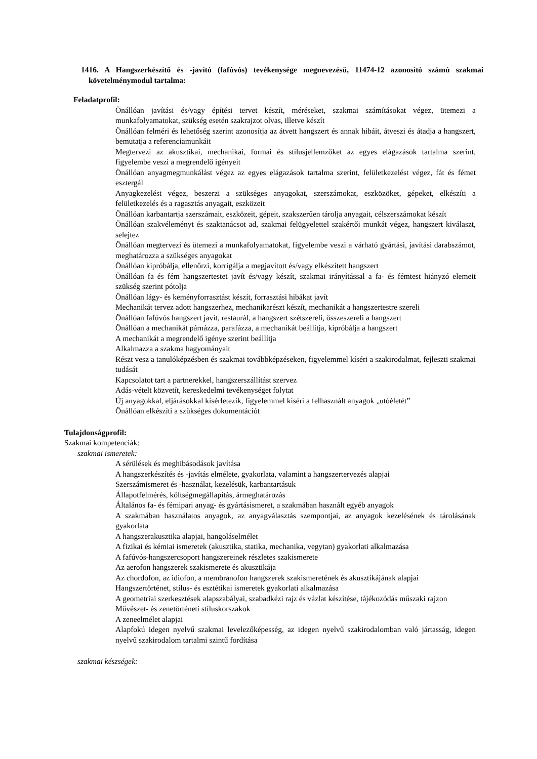1416. A Hangszerkészítő és -javító (fafúvós) tevékenysége megnevezésű, 11474-12 azonosító számú szakmai követelménymodul tartalma:
Feladatprofil:
Önállóan javítási és/vagy építési tervet készít, méréseket, szakmai számításokat végez, ütemezi a munkafolyamatokat, szükség esetén szakrajzot olvas, illetve készít
Önállóan felméri és lehetőség szerint azonosítja az átvett hangszert és annak hibáit, átveszi és átadja a hangszert, bemutatja a referenciamunkáit
Megtervezi az akusztikai, mechanikai, formai és stílusjellemzőket az egyes elágazások tartalma szerint, figyelembe veszi a megrendelő igényeit
Önállóan anyagmegmunkálást végez az egyes elágazások tartalma szerint, felületkezelést végez, fát és fémet esztergál
Anyagkezelést végez, beszerzi a szükséges anyagokat, szerszámokat, eszközöket, gépeket, elkészíti a felületkezelés és a ragasztás anyagait, eszközeit
Önállóan karbantartja szerszámait, eszközeit, gépeit, szakszerűen tárolja anyagait, célszerszámokat készít
Önállóan szakvéleményt és szaktanácsot ad, szakmai felügyelettel szakértői munkát végez, hangszert kiválaszt, selejtez
Önállóan megtervezi és ütemezi a munkafolyamatokat, figyelembe veszi a várható gyártási, javítási darabszámot, meghatározza a szükséges anyagokat
Önállóan kipróbálja, ellenőrzi, korrigálja a megjavított és/vagy elkészített hangszert
Önállóan fa és fém hangszertestet javít és/vagy készít, szakmai irányítással a fa- és fémtest hiányzó elemeit szükség szerint pótolja
Önállóan lágy- és keményforrasztást készít, forrasztási hibákat javít
Mechanikát tervez adott hangszerhez, mechanikarészt készít, mechanikát a hangszertestre szereli
Önállóan fafúvós hangszert javít, restaurál, a hangszert szétszereli, összeszereli a hangszert
Önállóan a mechanikát párnázza, parafázza, a mechanikát beállítja, kipróbálja a hangszert
A mechanikát a megrendelő igénye szerint beállítja
Alkalmazza a szakma hagyományait
Részt vesz a tanulóképzésben és szakmai továbbképzéseken, figyelemmel kíséri a szakirodalmat, fejleszti szakmai tudását
Kapcsolatot tart a partnerekkel, hangszerszállítást szervez
Adás-vételt közvetít, kereskedelmi tevékenységet folytat
Új anyagokkal, eljárásokkal kísérletezik, figyelemmel kíséri a felhasznált anyagok „utóéletét”
Önállóan elkészíti a szükséges dokumentációt
Tulajdonságprofil:
Szakmai kompetenciák:
szakmai ismeretek:
A sérülések és meghibásodások javítása
A hangszerkészítés és -javítás elmélete, gyakorlata, valamint a hangszertervezés alapjai
Szerszámismeret és -használat, kezelésük, karbantartásuk
Állapotfelmérés, költségmegállapítás, ármeghatározás
Általános fa- és fémipari anyag- és gyártásismeret, a szakmában használt egyéb anyagok
A szakmában használatos anyagok, az anyagválasztás szempontjai, az anyagok kezelésének és tárolásának gyakorlata
A hangszerakusztika alapjai, hangoláselmélet
A fizikai és kémiai ismeretek (akusztika, statika, mechanika, vegytan) gyakorlati alkalmazása
A fafúvós-hangszercsoport hangszereinek részletes szakismerete
Az aerofon hangszerek szakismerete és akusztikája
Az chordofon, az idiofon, a membranofon hangszerek szakismeretének és akusztikájának alapjai
Hangszertörténet, stílus- és esztétikai ismeretek gyakorlati alkalmazása
A geometriai szerkesztések alapszabályai, szabadkézi rajz és vázlat készítése, tájékozódás műszaki rajzon
Művészet- és zenetörténeti stíluskorszakok
A zeneelmélet alapjai
Alapfokú idegen nyelvű szakmai levelezőképesség, az idegen nyelvű szakirodalomban való jártasság, idegen nyelvű szakirodalom tartalmi szintű fordítása
szakmai készségek: